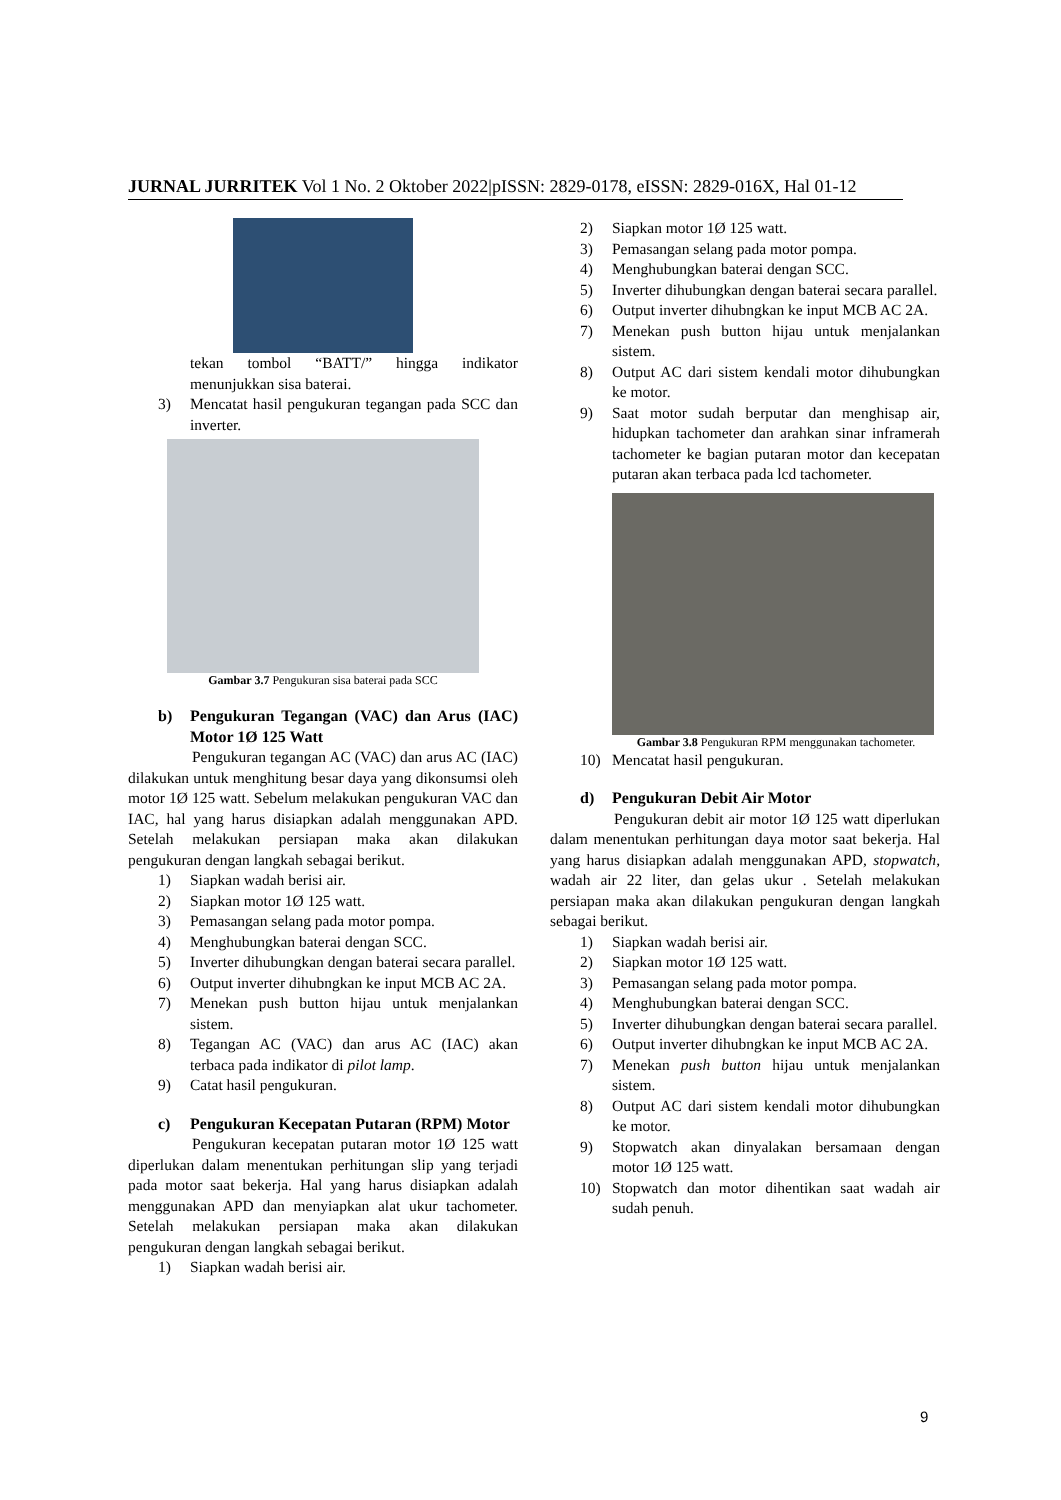JURNAL JURRITEK Vol 1 No. 2 Oktober 2022|pISSN: 2829-0178, eISSN: 2829-016X, Hal 01-12
tekan tombol “BATT/” hingga indikator menunjukkan sisa baterai.
3) Mencatat hasil pengukuran tegangan pada SCC dan inverter.
Gambar 3.7 Pengukuran sisa baterai pada SCC
b) Pengukuran Tegangan (VAC) dan Arus (IAC) Motor 1Ø 125 Watt
Pengukuran tegangan AC (VAC) dan arus AC (IAC) dilakukan untuk menghitung besar daya yang dikonsumsi oleh motor 1Ø 125 watt. Sebelum melakukan pengukuran VAC dan IAC, hal yang harus disiapkan adalah menggunakan APD. Setelah melakukan persiapan maka akan dilakukan pengukuran dengan langkah sebagai berikut.
1) Siapkan wadah berisi air.
2) Siapkan motor 1Ø 125 watt.
3) Pemasangan selang pada motor pompa.
4) Menghubungkan baterai dengan SCC.
5) Inverter dihubungkan dengan baterai secara parallel.
6) Output inverter dihubngkan ke input MCB AC 2A.
7) Menekan push button hijau untuk menjalankan sistem.
8) Tegangan AC (VAC) dan arus AC (IAC) akan terbaca pada indikator di pilot lamp.
9) Catat hasil pengukuran.
c) Pengukuran Kecepatan Putaran (RPM) Motor
Pengukuran kecepatan putaran motor 1Ø 125 watt diperlukan dalam menentukan perhitungan slip yang terjadi pada motor saat bekerja. Hal yang harus disiapkan adalah menggunakan APD dan menyiapkan alat ukur tachometer. Setelah melakukan persiapan maka akan dilakukan pengukuran dengan langkah sebagai berikut.
1) Siapkan wadah berisi air.
2) Siapkan motor 1Ø 125 watt.
3) Pemasangan selang pada motor pompa.
4) Menghubungkan baterai dengan SCC.
5) Inverter dihubungkan dengan baterai secara parallel.
6) Output inverter dihubngkan ke input MCB AC 2A.
7) Menekan push button hijau untuk menjalankan sistem.
8) Output AC dari sistem kendali motor dihubungkan ke motor.
9) Saat motor sudah berputar dan menghisap air, hidupkan tachometer dan arahkan sinar inframerah tachometer ke bagian putaran motor dan kecepatan putaran akan terbaca pada lcd tachometer.
​Gambar 3.8 Pengukuran RPM menggunakan tachometer.
10) Mencatat hasil pengukuran.
d) Pengukuran Debit Air Motor
Pengukuran debit air motor 1Ø 125 watt diperlukan dalam menentukan perhitungan daya motor saat bekerja. Hal yang harus disiapkan adalah menggunakan APD, stopwatch, wadah air 22 liter, dan gelas ukur . Setelah melakukan persiapan maka akan dilakukan pengukuran dengan langkah sebagai berikut.
1) Siapkan wadah berisi air.
2) Siapkan motor 1Ø 125 watt.
3) Pemasangan selang pada motor pompa.
4) Menghubungkan baterai dengan SCC.
5) Inverter dihubungkan dengan baterai secara parallel.
6) Output inverter dihubngkan ke input MCB AC 2A.
7) Menekan push button hijau untuk menjalankan sistem.
8) Output AC dari sistem kendali motor dihubungkan ke motor.
9) Stopwatch akan dinyalakan bersamaan dengan motor 1Ø 125 watt.
10) Stopwatch dan motor dihentikan saat wadah air sudah penuh.
9